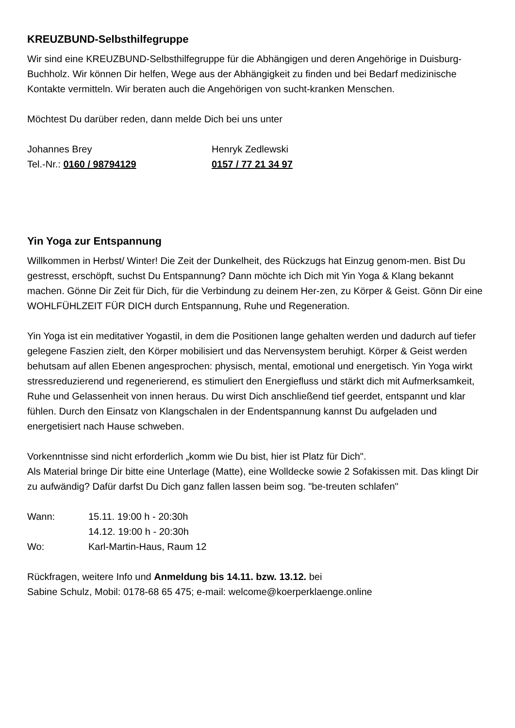KREUZBUND-Selbsthilfegruppe
Wir sind eine KREUZBUND-Selbsthilfegruppe für die Abhängigen und deren Angehörige in Duisburg-Buchholz. Wir können Dir helfen, Wege aus der Abhängigkeit zu finden und bei Bedarf medizinische Kontakte vermitteln. Wir beraten auch die Angehörigen von sucht-kranken Menschen.
Möchtest Du darüber reden, dann melde Dich bei uns unter
Johannes Brey Henryk Zedlewski
Tel.-Nr.: 0160 / 98794129 0157 / 77 21 34 97
Yin Yoga zur Entspannung
Willkommen in Herbst/ Winter! Die Zeit der Dunkelheit, des Rückzugs hat Einzug genom-men. Bist Du gestresst, erschöpft, suchst Du Entspannung? Dann möchte ich Dich mit Yin Yoga & Klang bekannt machen. Gönne Dir Zeit für Dich, für die Verbindung zu deinem Her-zen, zu Körper & Geist. Gönn Dir eine WOHLFÜHLZEIT FÜR DICH durch Entspannung, Ruhe und Regeneration.
Yin Yoga ist ein meditativer Yogastil, in dem die Positionen lange gehalten werden und dadurch auf tiefer gelegene Faszien zielt, den Körper mobilisiert und das Nervensystem beruhigt. Körper & Geist werden behutsam auf allen Ebenen angesprochen: physisch, mental, emotional und energetisch. Yin Yoga wirkt stressreduzierend und regenerierend, es stimuliert den Energiefluss und stärkt dich mit Aufmerksamkeit, Ruhe und Gelassenheit von innen heraus. Du wirst Dich anschließend tief geerdet, entspannt und klar fühlen. Durch den Einsatz von Klangschalen in der Endentspannung kannst Du aufgeladen und energetisiert nach Hause schweben.
Vorkenntnisse sind nicht erforderlich „komm wie Du bist, hier ist Platz für Dich".
Als Material bringe Dir bitte eine Unterlage (Matte), eine Wolldecke sowie 2 Sofakissen mit. Das klingt Dir zu aufwändig? Dafür darfst Du Dich ganz fallen lassen beim sog. "be-treuten schlafen"
Wann: 15.11. 19:00 h - 20:30h
14.12. 19:00 h - 20:30h
Wo: Karl-Martin-Haus, Raum 12
Rückfragen, weitere Info und Anmeldung bis 14.11. bzw. 13.12. bei
Sabine Schulz, Mobil: 0178-68 65 475; e-mail: welcome@koerperklaenge.online